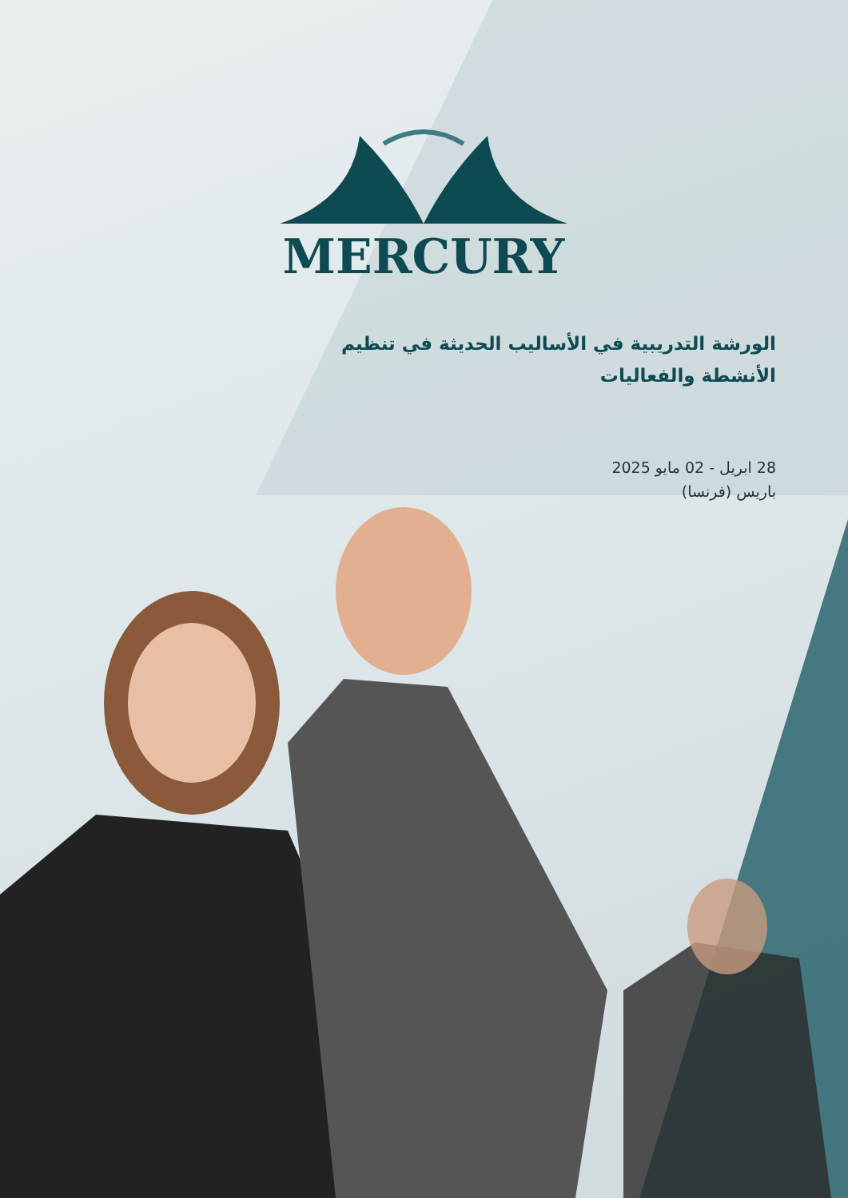MERCURY
الورشة التدريبية في الأساليب الحديثة في تنظيم الأنشطة والفعاليات
28 ابريل - 02 مايو 2025
باريس (فرنسا)